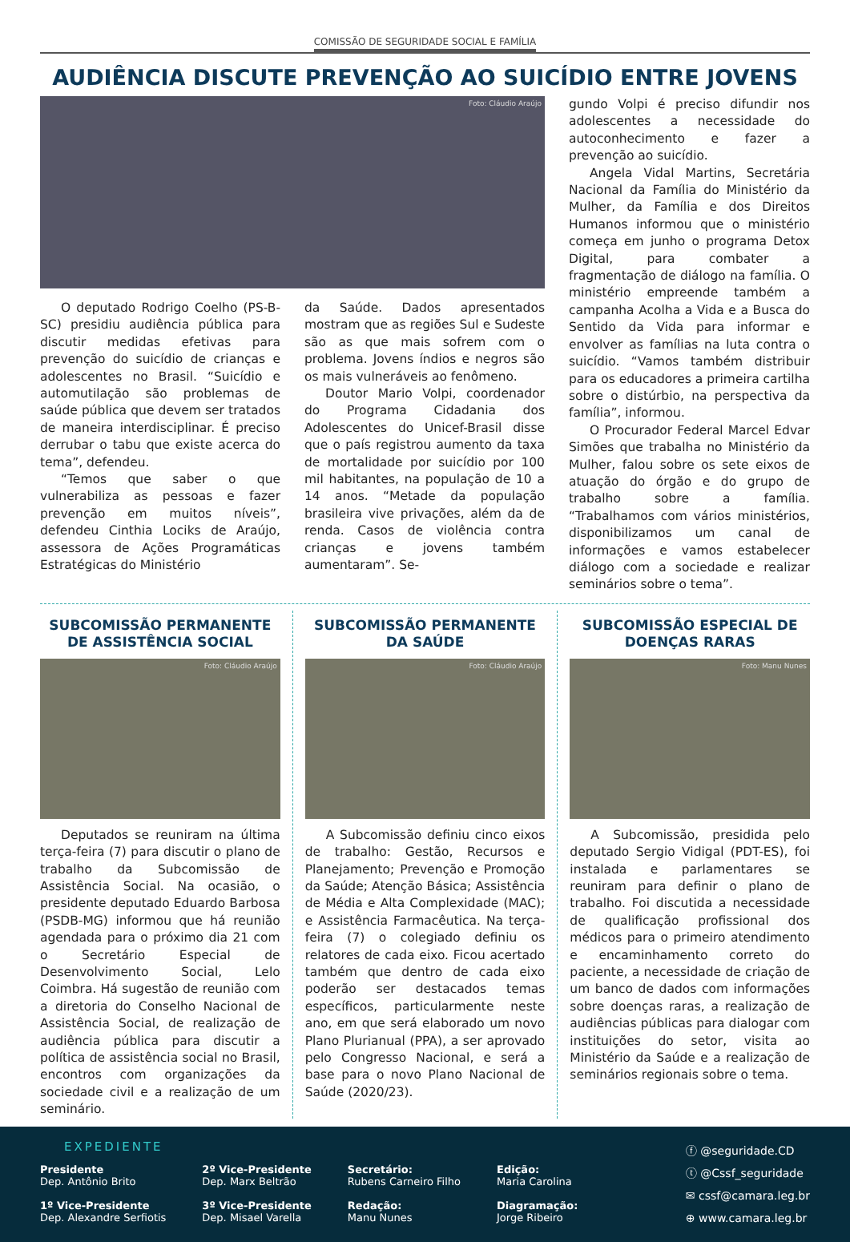COMISSÃO DE SEGURIDADE SOCIAL E FAMÍLIA
AUDIÊNCIA DISCUTE PREVENÇÃO AO SUICÍDIO ENTRE JOVENS
Foto: Cláudio Araújo
O deputado Rodrigo Coelho (PS-B-SC) presidiu audiência pública para discutir medidas efetivas para prevenção do suicídio de crianças e adolescentes no Brasil. “Suicídio e automutilação são problemas de saúde pública que devem ser tratados de maneira interdisciplinar. É preciso derrubar o tabu que existe acerca do tema”, defendeu.
“Temos que saber o que vulnerabiliza as pessoas e fazer prevenção em muitos níveis”, defendeu Cinthia Lociks de Araújo, assessora de Ações Programáticas Estratégicas do Ministério
da Saúde. Dados apresentados mostram que as regiões Sul e Sudeste são as que mais sofrem com o problema. Jovens índios e negros são os mais vulneráveis ao fenômeno.
Doutor Mario Volpi, coordenador do Programa Cidadania dos Adolescentes do Unicef-Brasil disse que o país registrou aumento da taxa de mortalidade por suicídio por 100 mil habitantes, na população de 10 a 14 anos. “Metade da população brasileira vive privações, além da de renda. Casos de violência contra crianças e jovens também aumentaram”. Se-
gundo Volpi é preciso difundir nos adolescentes a necessidade do autoconhecimento e fazer a prevenção ao suicídio.
Angela Vidal Martins, Secretária Nacional da Família do Ministério da Mulher, da Família e dos Direitos Humanos informou que o ministério começa em junho o programa Detox Digital, para combater a fragmentação de diálogo na família. O ministério empreende também a campanha Acolha a Vida e a Busca do Sentido da Vida para informar e envolver as famílias na luta contra o suicídio. “Vamos também distribuir para os educadores a primeira cartilha sobre o distúrbio, na perspectiva da família”, informou.
O Procurador Federal Marcel Edvar Simões que trabalha no Ministério da Mulher, falou sobre os sete eixos de atuação do órgão e do grupo de trabalho sobre a família. “Trabalhamos com vários ministérios, disponibilizamos um canal de informações e vamos estabelecer diálogo com a sociedade e realizar seminários sobre o tema”.
SUBCOMISSÃO PERMANENTE DE ASSISTÊNCIA SOCIAL
Foto: Cláudio Araújo
Deputados se reuniram na última terça-feira (7) para discutir o plano de trabalho da Subcomissão de Assistência Social. Na ocasião, o presidente deputado Eduardo Barbosa (PSDB-MG) informou que há reunião agendada para o próximo dia 21 com o Secretário Especial de Desenvolvimento Social, Lelo Coimbra. Há sugestão de reunião com a diretoria do Conselho Nacional de Assistência Social, de realização de audiência pública para discutir a política de assistência social no Brasil, encontros com organizações da sociedade civil e a realização de um seminário.
SUBCOMISSÃO PERMANENTE DA SAÚDE
Foto: Cláudio Araújo
A Subcomissão definiu cinco eixos de trabalho: Gestão, Recursos e Planejamento; Prevenção e Promoção da Saúde; Atenção Básica; Assistência de Média e Alta Complexidade (MAC); e Assistência Farmacêutica. Na terça-feira (7) o colegiado definiu os relatores de cada eixo. Ficou acertado também que dentro de cada eixo poderão ser destacados temas específicos, particularmente neste ano, em que será elaborado um novo Plano Plurianual (PPA), a ser aprovado pelo Congresso Nacional, e será a base para o novo Plano Nacional de Saúde (2020/23).
SUBCOMISSÃO ESPECIAL DE DOENÇAS RARAS
Foto: Manu Nunes
A Subcomissão, presidida pelo deputado Sergio Vidigal (PDT-ES), foi instalada e parlamentares se reuniram para definir o plano de trabalho. Foi discutida a necessidade de qualificação profissional dos médicos para o primeiro atendimento e encaminhamento correto do paciente, a necessidade de criação de um banco de dados com informações sobre doenças raras, a realização de audiências públicas para dialogar com instituições do setor, visita ao Ministério da Saúde e a realização de seminários regionais sobre o tema.
EXPEDIENTE
Presidente
Dep. Antônio Brito
1º Vice-Presidente
Dep. Alexandre Serfiotis
2º Vice-Presidente
Dep. Marx Beltrão
3º Vice-Presidente
Dep. Misael Varella
Secretário:
Rubens Carneiro Filho
Redação:
Manu Nunes
Edição:
Maria Carolina
Diagramação:
Jorge Ribeiro
ⓕ @seguridade.CD
ⓣ @Cssf_seguridade
✉ cssf@camara.leg.br
⊕ www.camara.leg.br